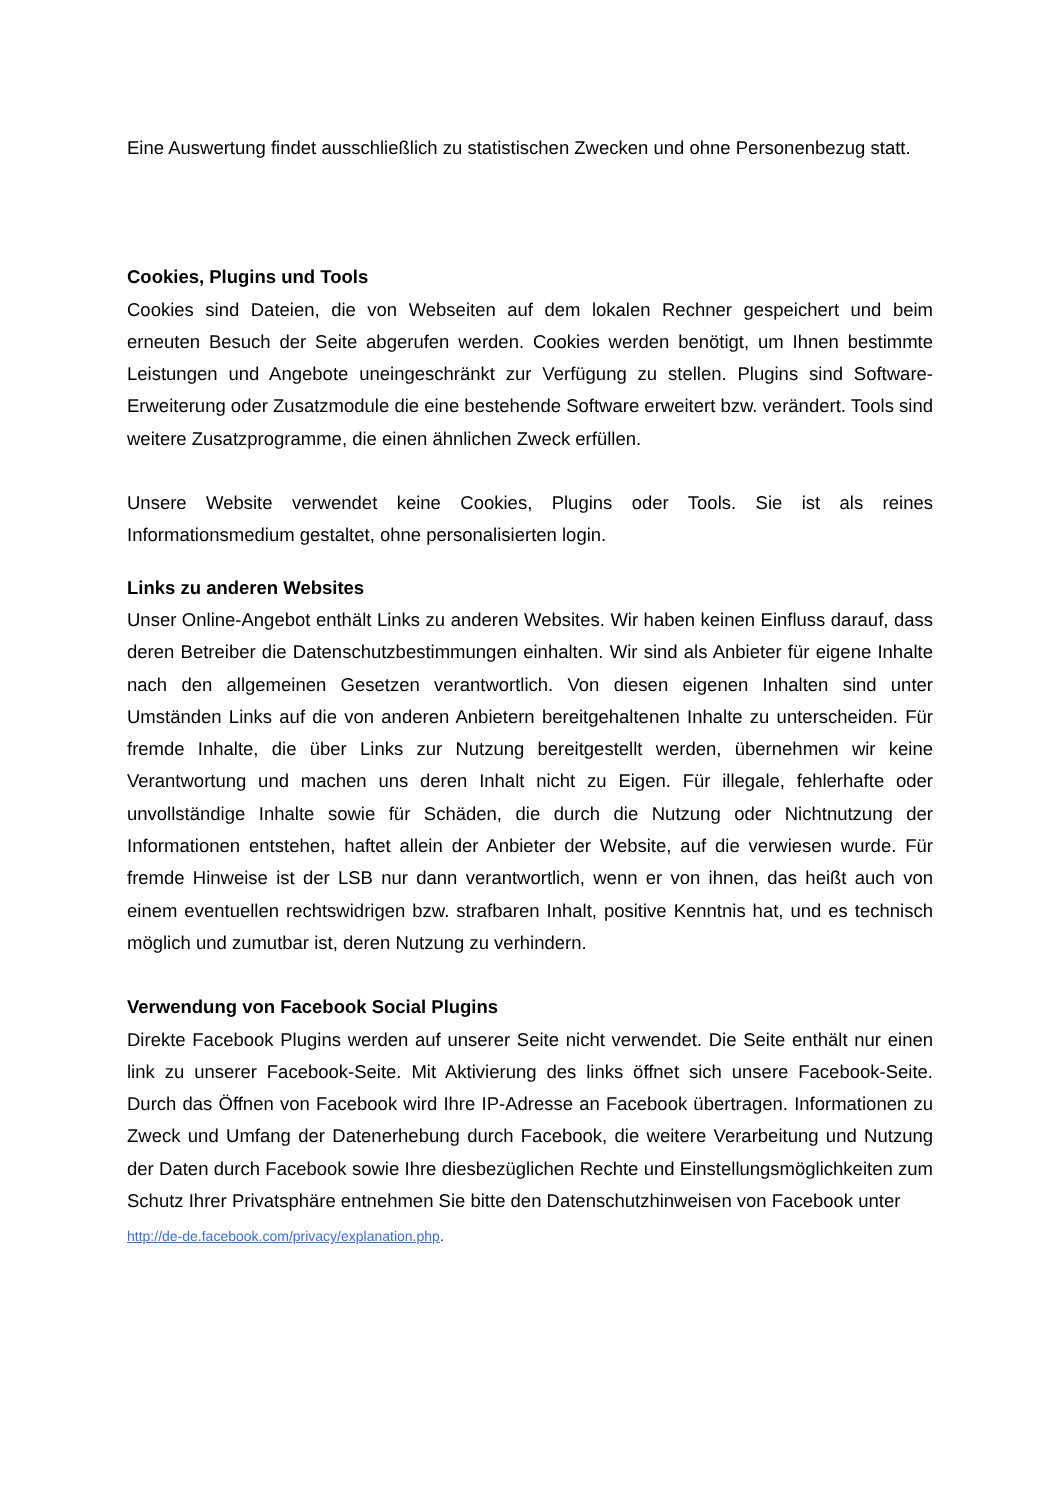Eine Auswertung findet ausschließlich zu statistischen Zwecken und ohne Personenbezug statt.
Cookies, Plugins und Tools
Cookies sind Dateien, die von Webseiten auf dem lokalen Rechner gespeichert und beim erneuten Besuch der Seite abgerufen werden. Cookies werden benötigt, um Ihnen bestimmte Leistungen und Angebote uneingeschränkt zur Verfügung zu stellen. Plugins sind Software-Erweiterung oder Zusatzmodule die eine bestehende Software erweitert bzw. verändert. Tools sind weitere Zusatzprogramme, die einen ähnlichen Zweck erfüllen.
Unsere Website verwendet keine Cookies, Plugins oder Tools. Sie ist als reines Informationsmedium gestaltet, ohne personalisierten login.
Links zu anderen Websites
Unser Online-Angebot enthält Links zu anderen Websites. Wir haben keinen Einfluss darauf, dass deren Betreiber die Datenschutzbestimmungen einhalten. Wir sind als Anbieter für eigene Inhalte nach den allgemeinen Gesetzen verantwortlich. Von diesen eigenen Inhalten sind unter Umständen Links auf die von anderen Anbietern bereitgehaltenen Inhalte zu unterscheiden. Für fremde Inhalte, die über Links zur Nutzung bereitgestellt werden, übernehmen wir keine Verantwortung und machen uns deren Inhalt nicht zu Eigen. Für illegale, fehlerhafte oder unvollständige Inhalte sowie für Schäden, die durch die Nutzung oder Nichtnutzung der Informationen entstehen, haftet allein der Anbieter der Website, auf die verwiesen wurde. Für fremde Hinweise ist der LSB nur dann verantwortlich, wenn er von ihnen, das heißt auch von einem eventuellen rechtswidrigen bzw. strafbaren Inhalt, positive Kenntnis hat, und es technisch möglich und zumutbar ist, deren Nutzung zu verhindern.
Verwendung von Facebook Social Plugins
Direkte Facebook Plugins werden auf unserer Seite nicht verwendet. Die Seite enthält nur einen link zu unserer Facebook-Seite. Mit Aktivierung des links öffnet sich unsere Facebook-Seite. Durch das Öffnen von Facebook wird Ihre IP-Adresse an Facebook übertragen. Informationen zu Zweck und Umfang der Datenerhebung durch Facebook, die weitere Verarbeitung und Nutzung der Daten durch Facebook sowie Ihre diesbezüglichen Rechte und Einstellungsmöglichkeiten zum Schutz Ihrer Privatsphäre entnehmen Sie bitte den Datenschutzhinweisen von Facebook unter
http://de-de.facebook.com/privacy/explanation.php.